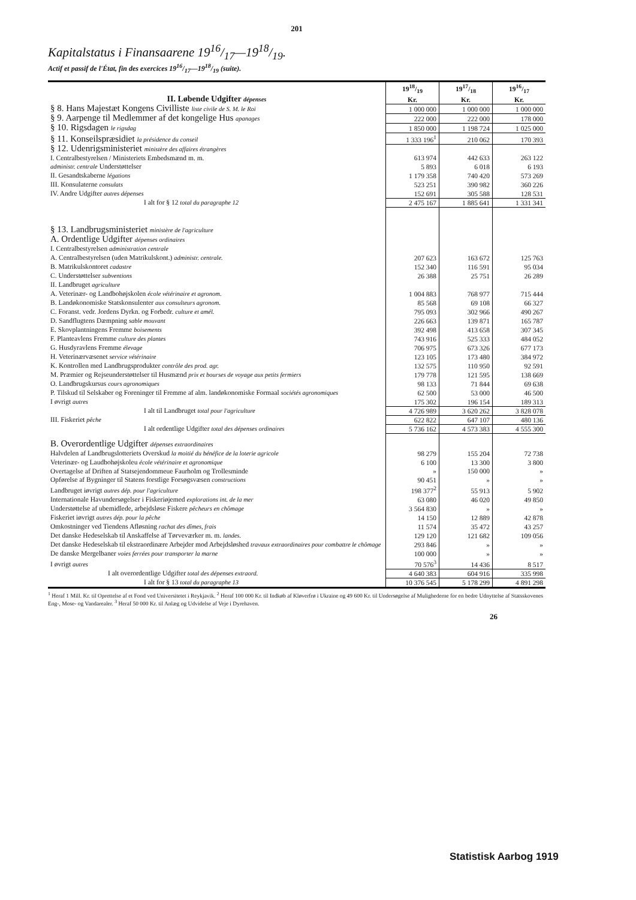201
Kapitalstatus i Finansaarene 1916/17—1918/19.
Actif et passif de l'État, fin des exercices 1916/17—1918/19 (suite).
| II. Løbende Udgifter dépenses | 1918/19 Kr. | 1917/18 Kr. | 1916/17 Kr. |
| --- | --- | --- | --- |
| § 8. Hans Majestæt Kongens Civilliste liste civile de S. M. le Roi | 1 000 000 | 1 000 000 | 1 000 000 |
| § 9. Aarpenge til Medlemmer af det kongelige Hus apanages | 222 000 | 222 000 | 178 000 |
| § 10. Rigsdagen le rigsdag | 1 850 000 | 1 198 724 | 1 025 000 |
| § 11. Konseilspræsidiet la présidence du conseil | 1 333 196<sup>1</sup> | 210 062 | 170 393 |
| § 12. Udenrigsministeriet ministère des affaires étrangères | | | |
| I. Centralbestyrelsen / Ministeriets Embedsmænd m. m. | 613 974 | 442 633 | 263 122 |
| administr. centrale Understøttelser | 5 893 | 6 018 | 6 193 |
| II. Gesandtskaberne légations | 1 179 358 | 740 420 | 573 269 |
| III. Konsulaterne consulats | 523 251 | 390 982 | 360 226 |
| IV. Andre Udgifter autres dépenses | 152 691 | 305 588 | 128 531 |
| I alt for § 12 total du paragraphe 12 | 2 475 167 | 1 885 641 | 1 331 341 |
| § 13. Landbrugsministeriet ministère de l'agriculture | | | |
| A. Ordentlige Udgifter dépenses ordinaires | | | |
| I. Centralbestyrelsen administration centrale | | | |
| A. Centralbestyrelsen (uden Matrikulskont.) administr. centrale. | 207 623 | 163 672 | 125 763 |
| B. Matrikulskontoret cadastre | 152 340 | 116 591 | 95 034 |
| C. Understøttelser subventions | 26 388 | 25 751 | 26 289 |
| II. Landbruget agriculture | | | |
| A. Veterinær- og Landbohøjskolen école vétérinaire et agronom. | 1 004 883 | 768 977 | 715 444 |
| B. Landøkonomiske Statskonsulenter aux consulteurs agronom. | 85 568 | 69 108 | 66 327 |
| C. Foranst. vedr. Jordens Dyrkn. og Forbedr. culture et amél. | 795 093 | 302 966 | 490 267 |
| D. Sandflugtens Dæmpning sable mouvant | 226 663 | 139 871 | 165 787 |
| E. Skovplantningens Fremme boisements | 392 498 | 413 658 | 307 345 |
| F. Planteavlens Fremme culture des plantes | 743 916 | 525 333 | 484 052 |
| G. Husdyravlens Fremme élevage | 706 975 | 673 326 | 677 173 |
| H. Veterinærvæsenet service vétérinaire | 123 105 | 173 480 | 384 972 |
| K. Kontrollen med Landbrugsprodukter contrôle des prod. agr. | 132 575 | 110 950 | 92 591 |
| M. Præmier og Rejseunderstøttelser til Husmænd prix et bourses de voyage aux petits fermiers | 179 778 | 121 595 | 138 669 |
| O. Landbrugskursus cours agronomiques | 98 133 | 71 844 | 69 638 |
| P. Tilskud til Selskaber og Foreninger til Fremme af alm. landøkonomiske Formaal sociétés agronomiques | 62 500 | 53 000 | 46 500 |
| I øvrigt autres | 175 302 | 196 154 | 189 313 |
| I alt til Landbruget total pour l'agriculture | 4 726 989 | 3 620 262 | 3 828 078 |
| III. Fiskeriet pêche | 622 822 | 647 107 | 480 136 |
| I alt ordentlige Udgifter total des dépenses ordinaires | 5 736 162 | 4 573 383 | 4 555 300 |
| B. Overordentlige Udgifter dépenses extraordinaires | | | |
| Halvdelen af Landbrugslotteriets Overskud la moitié du bénéfice de la loterie agricole | 98 279 | 155 204 | 72 738 |
| Veterinær- og Laudbohøjskoleu école vétérinaire et agronomique | 6 100 | 13 300 | 3 800 |
| Overtagelse af Driften af Statsejendommeue Faurholm og Trollesminde | » | 150 000 | » |
| Opførelse af Bygninger til Statens forstlige Forsøgsvæsen constructions | 90 451 | » | » |
| Landbruget iøvrigt autres dép. pour l'agriculture | 198 377<sup>2</sup> | 55 913 | 5 902 |
| Internationale Havundersøgelser i Fiskeriøjemed explorations int. de la mer | 63 080 | 46 020 | 49 850 |
| Understøttelse af ubemidlede, arbejdsløse Fiskere pêcheurs en chômage | 3 564 830 | » | » |
| Fiskeriet iøvrigt autres dép. pour la pêche | 14 150 | 12 889 | 42 878 |
| Omkostninger ved Tiendens Afløsning rachat des dîmes, frais | 11 574 | 35 472 | 43 257 |
| Det danske Hedeselskab til Anskaffelse af Tørveværker m. m. landes. | 129 120 | 121 682 | 109 056 |
| Det danske Hedeselskab til ekstraordinære Arbejder mod Arbejdsløshed travaux extraordinaires pour combattre le chômage | 293 846 | » | » |
| De danske Mergelbaner voies ferrées pour transporter la marne | 100 000 | » | » |
| I øvrigt autres | 70 576<sup>3</sup> | 14 436 | 8 517 |
| I alt overordentlige Udgifter total des dépenses extraord. | 4 640 383 | 604 916 | 335 998 |
| I alt for § 13 total du paragraphe 13 | 10 376 545 | 5 178 299 | 4 891 298 |
<sup>1</sup> Heraf 1 Mill. Kr. til Oprettelse af et Fond ved Universitetet i Reykjavik. <sup>2</sup> Heraf 100 000 Kr. til Indkøb af Kløverfrø i Ukraine og 49 600 Kr. til Undersøgelse af Mulighederne for en bedre Udnyttelse af Statsskovenes Eng-, Mose- og Vandarealer. <sup>3</sup> Heraf 50 000 Kr. til Anlæg og Udvidelse af Veje i Dyrehaven.
26
Statistisk Aarbog 1919